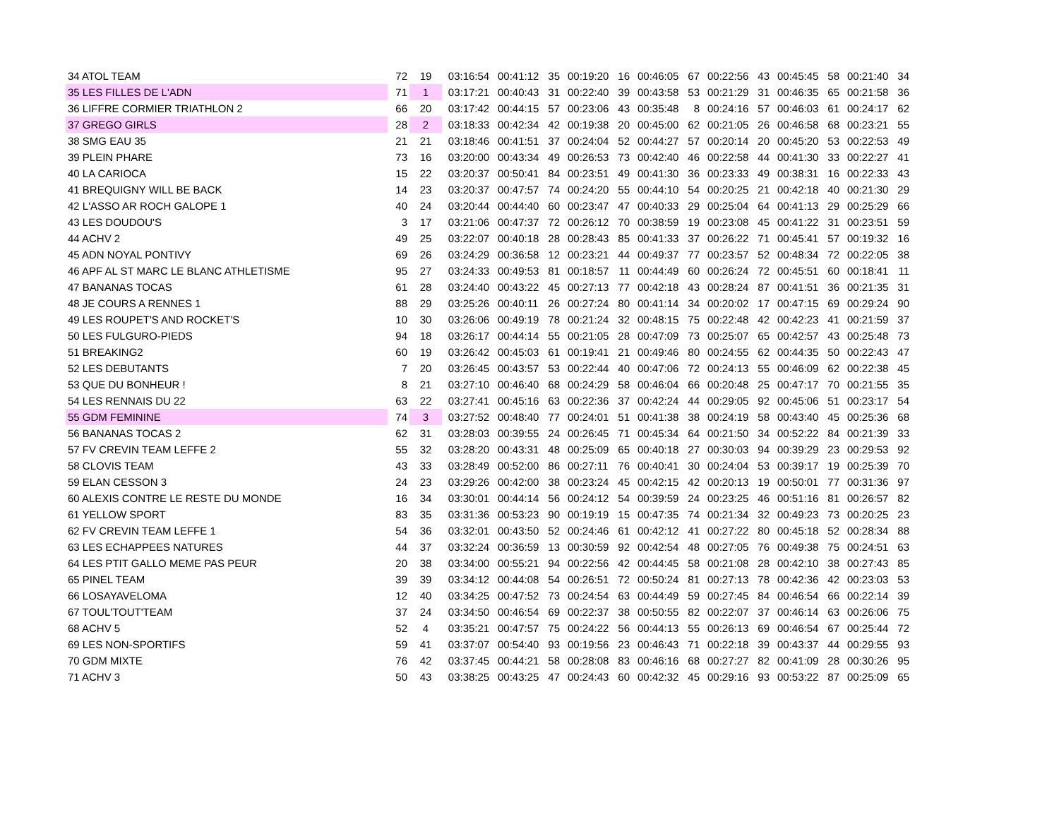| 34 ATOL TEAM | 72 | 19 | 03:16:54 | 00:41:12 | 35 | 00:19:20 | 16 | 00:46:05 | 67 | 00:22:56 | 43 | 00:45:45 | 58 | 00:21:40 | 34 |
| 35 LES FILLES DE L'ADN | 71 | 1 | 03:17:21 | 00:40:43 | 31 | 00:22:40 | 39 | 00:43:58 | 53 | 00:21:29 | 31 | 00:46:35 | 65 | 00:21:58 | 36 |
| 36 LIFFRE CORMIER TRIATHLON 2 | 66 | 20 | 03:17:42 | 00:44:15 | 57 | 00:23:06 | 43 | 00:35:48 | 8 | 00:24:16 | 57 | 00:46:03 | 61 | 00:24:17 | 62 |
| 37 GREGO GIRLS | 28 | 2 | 03:18:33 | 00:42:34 | 42 | 00:19:38 | 20 | 00:45:00 | 62 | 00:21:05 | 26 | 00:46:58 | 68 | 00:23:21 | 55 |
| 38 SMG EAU 35 | 21 | 21 | 03:18:46 | 00:41:51 | 37 | 00:24:04 | 52 | 00:44:27 | 57 | 00:20:14 | 20 | 00:45:20 | 53 | 00:22:53 | 49 |
| 39 PLEIN PHARE | 73 | 16 | 03:20:00 | 00:43:34 | 49 | 00:26:53 | 73 | 00:42:40 | 46 | 00:22:58 | 44 | 00:41:30 | 33 | 00:22:27 | 41 |
| 40 LA CARIOCA | 15 | 22 | 03:20:37 | 00:50:41 | 84 | 00:23:51 | 49 | 00:41:30 | 36 | 00:23:33 | 49 | 00:38:31 | 16 | 00:22:33 | 43 |
| 41 BREQUIGNY WILL BE BACK | 14 | 23 | 03:20:37 | 00:47:57 | 74 | 00:24:20 | 55 | 00:44:10 | 54 | 00:20:25 | 21 | 00:42:18 | 40 | 00:21:30 | 29 |
| 42 L'ASSO AR ROCH GALOPE 1 | 40 | 24 | 03:20:44 | 00:44:40 | 60 | 00:23:47 | 47 | 00:40:33 | 29 | 00:25:04 | 64 | 00:41:13 | 29 | 00:25:29 | 66 |
| 43 LES DOUDOU'S | 3 | 17 | 03:21:06 | 00:47:37 | 72 | 00:26:12 | 70 | 00:38:59 | 19 | 00:23:08 | 45 | 00:41:22 | 31 | 00:23:51 | 59 |
| 44 ACHV 2 | 49 | 25 | 03:22:07 | 00:40:18 | 28 | 00:28:43 | 85 | 00:41:33 | 37 | 00:26:22 | 71 | 00:45:41 | 57 | 00:19:32 | 16 |
| 45 ADN NOYAL PONTIVY | 69 | 26 | 03:24:29 | 00:36:58 | 12 | 00:23:21 | 44 | 00:49:37 | 77 | 00:23:57 | 52 | 00:48:34 | 72 | 00:22:05 | 38 |
| 46 APF AL ST MARC LE BLANC ATHLETISME | 95 | 27 | 03:24:33 | 00:49:53 | 81 | 00:18:57 | 11 | 00:44:49 | 60 | 00:26:24 | 72 | 00:45:51 | 60 | 00:18:41 | 11 |
| 47 BANANAS TOCAS | 61 | 28 | 03:24:40 | 00:43:22 | 45 | 00:27:13 | 77 | 00:42:18 | 43 | 00:28:24 | 87 | 00:41:51 | 36 | 00:21:35 | 31 |
| 48 JE COURS A RENNES 1 | 88 | 29 | 03:25:26 | 00:40:11 | 26 | 00:27:24 | 80 | 00:41:14 | 34 | 00:20:02 | 17 | 00:47:15 | 69 | 00:29:24 | 90 |
| 49 LES ROUPET'S AND ROCKET'S | 10 | 30 | 03:26:06 | 00:49:19 | 78 | 00:21:24 | 32 | 00:48:15 | 75 | 00:22:48 | 42 | 00:42:23 | 41 | 00:21:59 | 37 |
| 50 LES FULGURO-PIEDS | 94 | 18 | 03:26:17 | 00:44:14 | 55 | 00:21:05 | 28 | 00:47:09 | 73 | 00:25:07 | 65 | 00:42:57 | 43 | 00:25:48 | 73 |
| 51 BREAKING2 | 60 | 19 | 03:26:42 | 00:45:03 | 61 | 00:19:41 | 21 | 00:49:46 | 80 | 00:24:55 | 62 | 00:44:35 | 50 | 00:22:43 | 47 |
| 52 LES DEBUTANTS | 7 | 20 | 03:26:45 | 00:43:57 | 53 | 00:22:44 | 40 | 00:47:06 | 72 | 00:24:13 | 55 | 00:46:09 | 62 | 00:22:38 | 45 |
| 53 QUE DU BONHEUR ! | 8 | 21 | 03:27:10 | 00:46:40 | 68 | 00:24:29 | 58 | 00:46:04 | 66 | 00:20:48 | 25 | 00:47:17 | 70 | 00:21:55 | 35 |
| 54 LES RENNAIS DU 22 | 63 | 22 | 03:27:41 | 00:45:16 | 63 | 00:22:36 | 37 | 00:42:24 | 44 | 00:29:05 | 92 | 00:45:06 | 51 | 00:23:17 | 54 |
| 55 GDM FEMININE | 74 | 3 | 03:27:52 | 00:48:40 | 77 | 00:24:01 | 51 | 00:41:38 | 38 | 00:24:19 | 58 | 00:43:40 | 45 | 00:25:36 | 68 |
| 56 BANANAS TOCAS 2 | 62 | 31 | 03:28:03 | 00:39:55 | 24 | 00:26:45 | 71 | 00:45:34 | 64 | 00:21:50 | 34 | 00:52:22 | 84 | 00:21:39 | 33 |
| 57 FV CREVIN TEAM LEFFE 2 | 55 | 32 | 03:28:20 | 00:43:31 | 48 | 00:25:09 | 65 | 00:40:18 | 27 | 00:30:03 | 94 | 00:39:29 | 23 | 00:29:53 | 92 |
| 58 CLOVIS TEAM | 43 | 33 | 03:28:49 | 00:52:00 | 86 | 00:27:11 | 76 | 00:40:41 | 30 | 00:24:04 | 53 | 00:39:17 | 19 | 00:25:39 | 70 |
| 59 ELAN CESSON 3 | 24 | 23 | 03:29:26 | 00:42:00 | 38 | 00:23:24 | 45 | 00:42:15 | 42 | 00:20:13 | 19 | 00:50:01 | 77 | 00:31:36 | 97 |
| 60 ALEXIS CONTRE LE RESTE DU MONDE | 16 | 34 | 03:30:01 | 00:44:14 | 56 | 00:24:12 | 54 | 00:39:59 | 24 | 00:23:25 | 46 | 00:51:16 | 81 | 00:26:57 | 82 |
| 61 YELLOW SPORT | 83 | 35 | 03:31:36 | 00:53:23 | 90 | 00:19:19 | 15 | 00:47:35 | 74 | 00:21:34 | 32 | 00:49:23 | 73 | 00:20:25 | 23 |
| 62 FV CREVIN TEAM LEFFE 1 | 54 | 36 | 03:32:01 | 00:43:50 | 52 | 00:24:46 | 61 | 00:42:12 | 41 | 00:27:22 | 80 | 00:45:18 | 52 | 00:28:34 | 88 |
| 63 LES ECHAPPEES NATURES | 44 | 37 | 03:32:24 | 00:36:59 | 13 | 00:30:59 | 92 | 00:42:54 | 48 | 00:27:05 | 76 | 00:49:38 | 75 | 00:24:51 | 63 |
| 64 LES PTIT GALLO MEME PAS PEUR | 20 | 38 | 03:34:00 | 00:55:21 | 94 | 00:22:56 | 42 | 00:44:45 | 58 | 00:21:08 | 28 | 00:42:10 | 38 | 00:27:43 | 85 |
| 65 PINEL TEAM | 39 | 39 | 03:34:12 | 00:44:08 | 54 | 00:26:51 | 72 | 00:50:24 | 81 | 00:27:13 | 78 | 00:42:36 | 42 | 00:23:03 | 53 |
| 66 LOSAYAVELOMA | 12 | 40 | 03:34:25 | 00:47:52 | 73 | 00:24:54 | 63 | 00:44:49 | 59 | 00:27:45 | 84 | 00:46:54 | 66 | 00:22:14 | 39 |
| 67 TOUL'TOUT'TEAM | 37 | 24 | 03:34:50 | 00:46:54 | 69 | 00:22:37 | 38 | 00:50:55 | 82 | 00:22:07 | 37 | 00:46:14 | 63 | 00:26:06 | 75 |
| 68 ACHV 5 | 52 | 4 | 03:35:21 | 00:47:57 | 75 | 00:24:22 | 56 | 00:44:13 | 55 | 00:26:13 | 69 | 00:46:54 | 67 | 00:25:44 | 72 |
| 69 LES NON-SPORTIFS | 59 | 41 | 03:37:07 | 00:54:40 | 93 | 00:19:56 | 23 | 00:46:43 | 71 | 00:22:18 | 39 | 00:43:37 | 44 | 00:29:55 | 93 |
| 70 GDM MIXTE | 76 | 42 | 03:37:45 | 00:44:21 | 58 | 00:28:08 | 83 | 00:46:16 | 68 | 00:27:27 | 82 | 00:41:09 | 28 | 00:30:26 | 95 |
| 71 ACHV 3 | 50 | 43 | 03:38:25 | 00:43:25 | 47 | 00:24:43 | 60 | 00:42:32 | 45 | 00:29:16 | 93 | 00:53:22 | 87 | 00:25:09 | 65 |